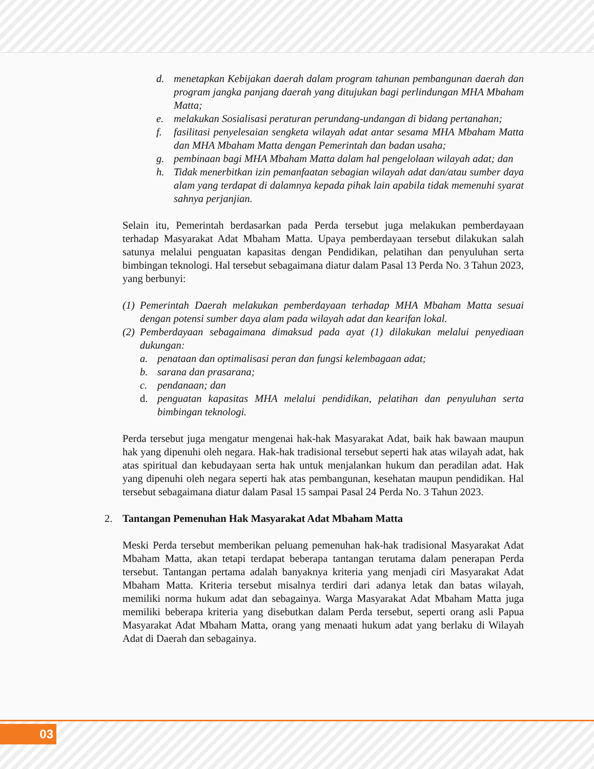d. menetapkan Kebijakan daerah dalam program tahunan pembangunan daerah dan program jangka panjang daerah yang ditujukan bagi perlindungan MHA Mbaham Matta;
e. melakukan Sosialisasi peraturan perundang-undangan di bidang pertanahan;
f. fasilitasi penyelesaian sengketa wilayah adat antar sesama MHA Mbaham Matta dan MHA Mbaham Matta dengan Pemerintah dan badan usaha;
g. pembinaan bagi MHA Mbaham Matta dalam hal pengelolaan wilayah adat; dan
h. Tidak menerbitkan izin pemanfaatan sebagian wilayah adat dan/atau sumber daya alam yang terdapat di dalamnya kepada pihak lain apabila tidak memenuhi syarat sahnya perjanjian.
Selain itu, Pemerintah berdasarkan pada Perda tersebut juga melakukan pemberdayaan terhadap Masyarakat Adat Mbaham Matta. Upaya pemberdayaan tersebut dilakukan salah satunya melalui penguatan kapasitas dengan Pendidikan, pelatihan dan penyuluhan serta bimbingan teknologi. Hal tersebut sebagaimana diatur dalam Pasal 13 Perda No. 3 Tahun 2023, yang berbunyi:
(1) Pemerintah Daerah melakukan pemberdayaan terhadap MHA Mbaham Matta sesuai dengan potensi sumber daya alam pada wilayah adat dan kearifan lokal.
(2) Pemberdayaan sebagaimana dimaksud pada ayat (1) dilakukan melalui penyediaan dukungan:
a. penataan dan optimalisasi peran dan fungsi kelembagaan adat;
b. sarana dan prasarana;
c. pendanaan; dan
d. penguatan kapasitas MHA melalui pendidikan, pelatihan dan penyuluhan serta bimbingan teknologi.
Perda tersebut juga mengatur mengenai hak-hak Masyarakat Adat, baik hak bawaan maupun hak yang dipenuhi oleh negara. Hak-hak tradisional tersebut seperti hak atas wilayah adat, hak atas spiritual dan kebudayaan serta hak untuk menjalankan hukum dan peradilan adat. Hak yang dipenuhi oleh negara seperti hak atas pembangunan, kesehatan maupun pendidikan. Hal tersebut sebagaimana diatur dalam Pasal 15 sampai Pasal 24 Perda No. 3 Tahun 2023.
2. Tantangan Pemenuhan Hak Masyarakat Adat Mbaham Matta
Meski Perda tersebut memberikan peluang pemenuhan hak-hak tradisional Masyarakat Adat Mbaham Matta, akan tetapi terdapat beberapa tantangan terutama dalam penerapan Perda tersebut. Tantangan pertama adalah banyaknya kriteria yang menjadi ciri Masyarakat Adat Mbaham Matta. Kriteria tersebut misalnya terdiri dari adanya letak dan batas wilayah, memiliki norma hukum adat dan sebagainya. Warga Masyarakat Adat Mbaham Matta juga memiliki beberapa kriteria yang disebutkan dalam Perda tersebut, seperti orang asli Papua Masyarakat Adat Mbaham Matta, orang yang menaati hukum adat yang berlaku di Wilayah Adat di Daerah dan sebagainya.
03